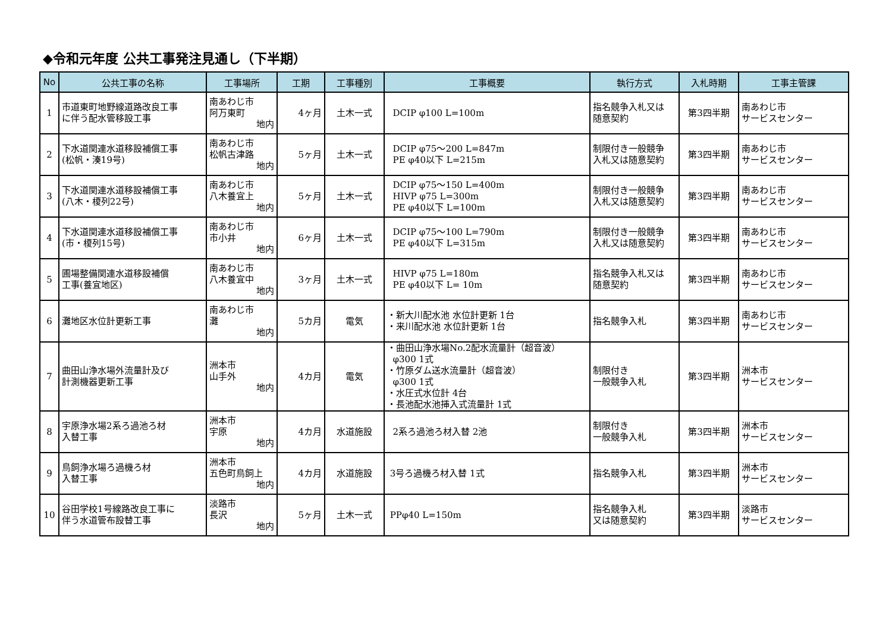◆令和元年度 公共工事発注見通し（下半期）
| No | 公共工事の名称 | 工事場所 | 工期 | 工事種別 | 工事概要 | 執行方式 | 入札時期 | 工事主管課 |
| --- | --- | --- | --- | --- | --- | --- | --- | --- |
| 1 | 市道東町地野線道路改良工事 に伴う配水管移設工事 | 南あわじ市 阿万東町 地内 | 4ヶ月 | 土木一式 | DCIP φ100 L=100m | 指名競争入札又は 随意契約 | 第3四半期 | 南あわじ市 サービスセンター |
| 2 | 下水道関連水道移設補償工事 (松帆・湊19号) | 南あわじ市 松帆古津路 地内 | 5ヶ月 | 土木一式 | DCIP φ75～200 L=847m PE φ40以下 L=215m | 制限付き一般競争 入札又は随意契約 | 第3四半期 | 南あわじ市 サービスセンター |
| 3 | 下水道関連水道移設補償工事 (八木・榎列22号) | 南あわじ市 八木養宜上 地内 | 5ヶ月 | 土木一式 | DCIP φ75～150 L=400m HIVP φ75 L=300m PE φ40以下 L=100m | 制限付き一般競争 入札又は随意契約 | 第3四半期 | 南あわじ市 サービスセンター |
| 4 | 下水道関連水道移設補償工事 (市・榎列15号) | 南あわじ市 市小井 地内 | 6ヶ月 | 土木一式 | DCIP φ75～100 L=790m PE φ40以下 L=315m | 制限付き一般競争 入札又は随意契約 | 第3四半期 | 南あわじ市 サービスセンター |
| 5 | 圃場整備関連水道移設補償 工事(養宜地区) | 南あわじ市 八木養宜中 地内 | 3ヶ月 | 土木一式 | HIVP φ75 L=180m PE φ40以下 L= 10m | 指名競争入札又は 随意契約 | 第3四半期 | 南あわじ市 サービスセンター |
| 6 | 灘地区水位計更新工事 | 南あわじ市 灘 地内 | 5カ月 | 電気 | ・新大川配水池 水位計更新 1台 ・来川配水池 水位計更新 1台 | 指名競争入札 | 第3四半期 | 南あわじ市 サービスセンター |
| 7 | 曲田山浄水場外流量計及び 計測機器更新工事 | 洲本市 山手外 地内 | 4カ月 | 電気 | ・曲田山浄水場No.2配水流量計（超音波） φ300 1式 ・竹原ダム送水流量計（超音波） φ300 1式 ・水圧式水位計 4台 ・長池配水池挿入式流量計 1式 | 制限付き 一般競争入札 | 第3四半期 | 洲本市 サービスセンター |
| 8 | 宇原浄水場2系ろ過池ろ材 入替工事 | 洲本市 宇原 地内 | 4カ月 | 水道施設 | 2系ろ過池ろ材入替 2池 | 制限付き 一般競争入札 | 第3四半期 | 洲本市 サービスセンター |
| 9 | 鳥飼浄水場ろ過機ろ材 入替工事 | 洲本市 五色町鳥飼上 地内 | 4カ月 | 水道施設 | 3号ろ過機ろ材入替 1式 | 指名競争入札 | 第3四半期 | 洲本市 サービスセンター |
| 10 | 谷田学校1号線路改良工事に 伴う水道管布設替工事 | 淡路市 長沢 地内 | 5ヶ月 | 土木一式 | PPφ40 L=150m | 指名競争入札 又は随意契約 | 第3四半期 | 淡路市 サービスセンター |